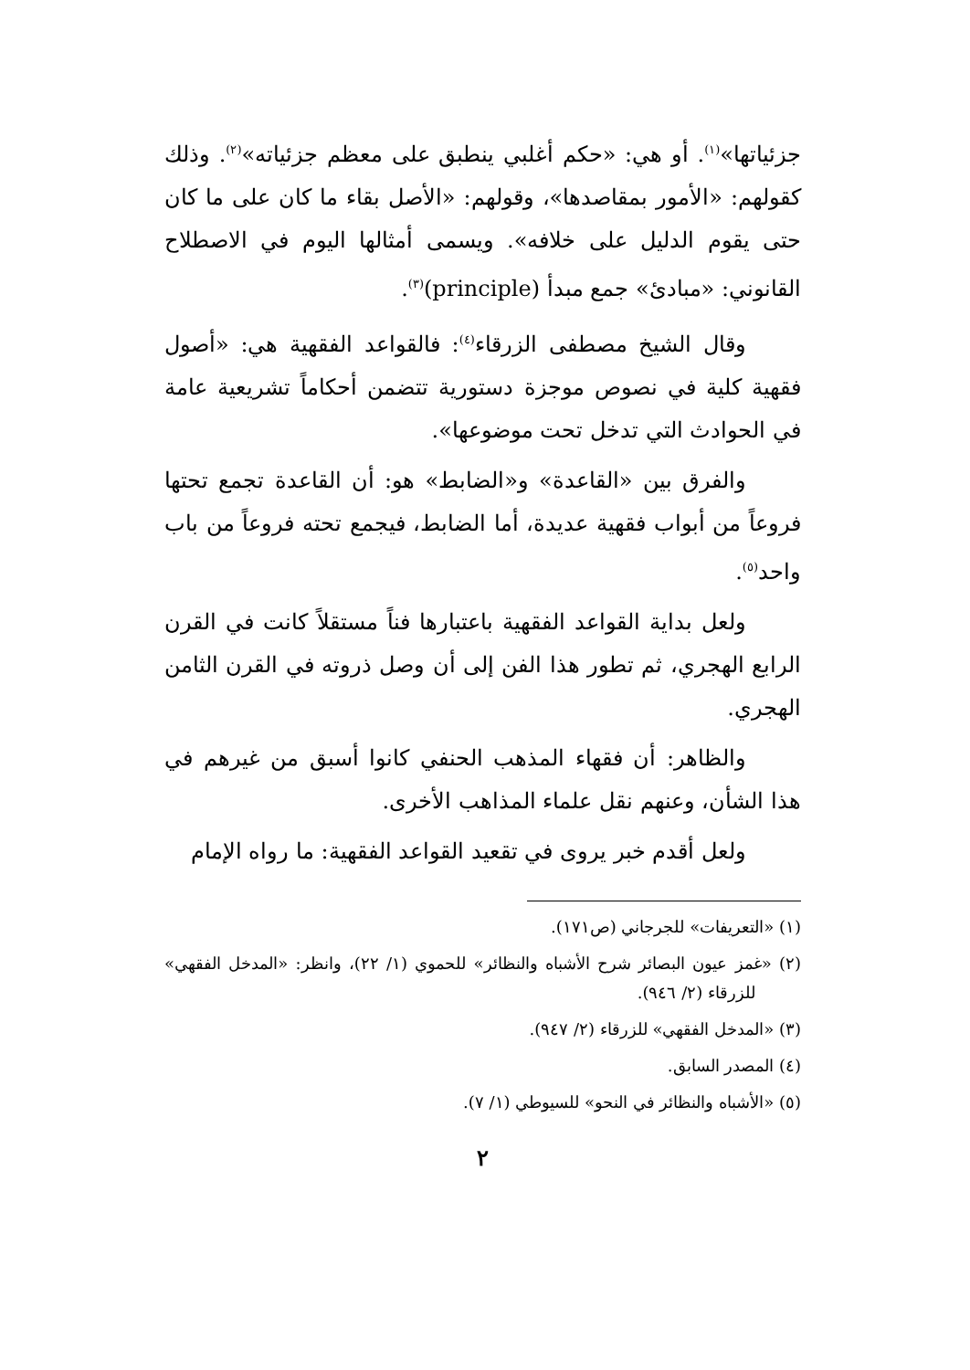جزئياتها»<sup>(١)</sup>. أو هي: «حكم أغلبي ينطبق على معظم جزئياته»<sup>(٢)</sup>. وذلك كقولهم: «الأمور بمقاصدها»، وقولهم: «الأصل بقاء ما كان على ما كان حتى يقوم الدليل على خلافه». ويسمى أمثالها اليوم في الاصطلاح القانوني: «مبادئ» جمع مبدأ (principle)<sup>(٣)</sup>.
وقال الشيخ مصطفى الزرقاء<sup>(٤)</sup>: فالقواعد الفقهية هي: «أصول فقهية كلية في نصوص موجزة دستورية تتضمن أحكاماً تشريعية عامة في الحوادث التي تدخل تحت موضوعها».
والفرق بين «القاعدة» و«الضابط» هو: أن القاعدة تجمع تحتها فروعاً من أبواب فقهية عديدة، أما الضابط، فيجمع تحته فروعاً من باب واحد<sup>(٥)</sup>.
ولعل بداية القواعد الفقهية باعتبارها فناً مستقلاً كانت في القرن الرابع الهجري، ثم تطور هذا الفن إلى أن وصل ذروته في القرن الثامن الهجري.
والظاهر: أن فقهاء المذهب الحنفي كانوا أسبق من غيرهم في هذا الشأن، وعنهم نقل علماء المذاهب الأخرى.
ولعل أقدم خبر يروى في تقعيد القواعد الفقهية: ما رواه الإمام
(١) «التعريفات» للجرجاني (ص١٧١).
(٢) «غمز عيون البصائر شرح الأشباه والنظائر» للحموي (١/ ٢٢)، وانظر: «المدخل الفقهي» للزرقاء (٢/ ٩٤٦).
(٣) «المدخل الفقهي» للزرقاء (٢/ ٩٤٧).
(٤) المصدر السابق.
(٥) «الأشباه والنظائر في النحو» للسيوطي (١/ ٧).
٢